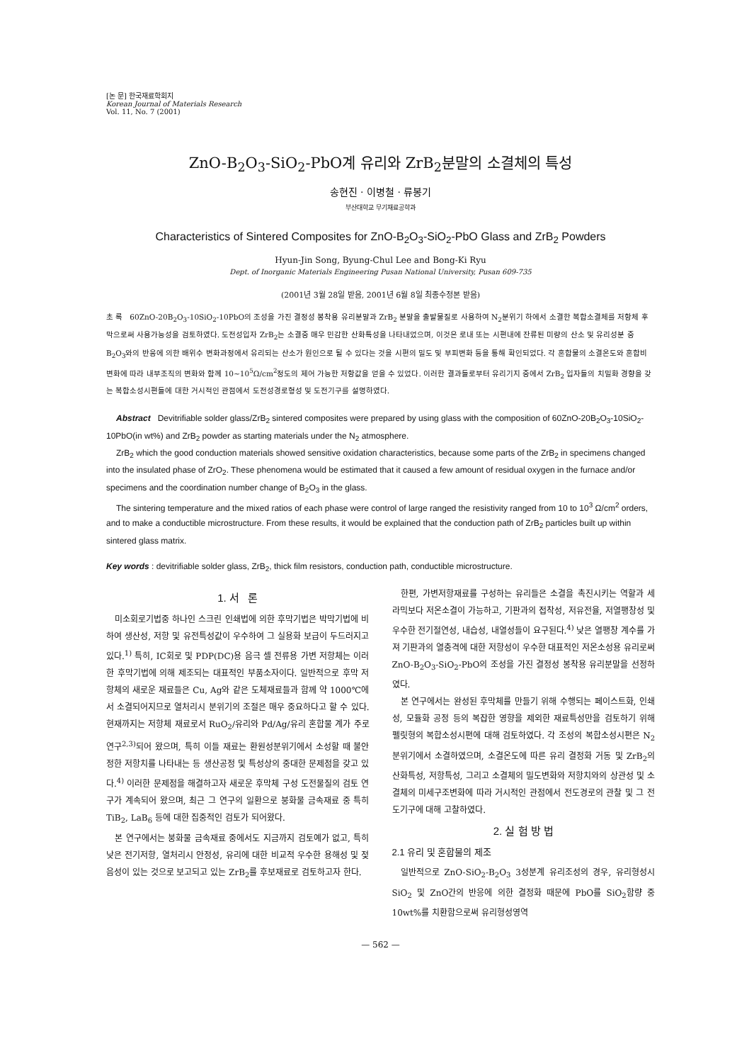[논 문] 한국재료학회지
Korean Journal of Materials Research
Vol. 11, No. 7 (2001)
ZnO-B<sub>2</sub>O<sub>3</sub>-SiO<sub>2</sub>-PbO계 유리와 ZrB<sub>2</sub>분말의 소결체의 특성
송현진 · 이병철 · 류봉기
부산대학교 무기재료공학과
Characteristics of Sintered Composites for ZnO-B<sub>2</sub>O<sub>3</sub>-SiO<sub>2</sub>-PbO Glass and ZrB<sub>2</sub> Powders
Hyun-Jin Song, Byung-Chul Lee and Bong-Ki Ryu
Dept. of Inorganic Materials Engineering Pusan National University, Pusan 609-735
(2001년 3월 28일 받음, 2001년 6월 8일 최종수정본 받음)
초 록 60ZnO-20B<sub>2</sub>O<sub>3</sub>-10SiO<sub>2</sub>-10PbO의 조성을 가진 결정성 봉착용 유리분말과 ZrB<sub>2</sub> 분말을 출발물질로 사용하여 N<sub>2</sub>분위기 하에서 소결한 복합소결체를 저항체 후막으로써 사용가능성을 검토하였다. 도전성입자 ZrB<sub>2</sub>는 소결중 매우 민감한 산화특성을 나타내었으며, 이것은 로내 또는 시편내에 잔류된 미량의 산소 및 유리성분 중 B<sub>2</sub>O<sub>3</sub>와의 반응에 의한 배위수 변화과정에서 유리되는 산소가 원인으로 될 수 있다는 것을 시편의 밀도 및 부피변화 등을 통해 확인되었다. 각 혼합물의 소결온도와 혼합비 변화에 따라 내부조직의 변화와 함께 10~10<sup>5</sup>Ω/cm<sup>2</sup>정도의 제어 가능한 저항값을 얻을 수 있었다. 이러한 결과들로부터 유리기지 중에서 ZrB<sub>2</sub> 입자들의 치밀화 경향을 갖는 복합소성시편들에 대한 거시적인 관점에서 도전성경로형성 및 도전기구를 설명하였다.
Abstract Devitrifiable solder glass/ZrB<sub>2</sub> sintered composites were prepared by using glass with the composition of 60ZnO-20B<sub>2</sub>O<sub>3</sub>-10SiO<sub>2</sub>-10PbO(in wt%) and ZrB<sub>2</sub> powder as starting materials under the N<sub>2</sub> atmosphere.
ZrB<sub>2</sub> which the good conduction materials showed sensitive oxidation characteristics, because some parts of the ZrB<sub>2</sub> in specimens changed into the insulated phase of ZrO<sub>2</sub>. These phenomena would be estimated that it caused a few amount of residual oxygen in the furnace and/or specimens and the coordination number change of B<sub>2</sub>O<sub>3</sub> in the glass.
The sintering temperature and the mixed ratios of each phase were control of large ranged the resistivity ranged from 10 to 10<sup>3</sup> Ω/cm<sup>2</sup> orders, and to make a conductible microstructure. From these results, it would be explained that the conduction path of ZrB<sub>2</sub> particles built up within sintered glass matrix.
Key words : devitrifiable solder glass, ZrB<sub>2</sub>, thick film resistors, conduction path, conductible microstructure.
1. 서 론
미소회로기법중 하나인 스크린 인쇄법에 의한 후막기법은 박막기법에 비하여 생산성, 저항 및 유전특성값이 우수하여 그 실용화 보급이 두드러지고 있다.<sup>1)</sup> 특히, IC회로 및 PDP(DC)용 음극 셀 전류용 가변 저항체는 이러한 후막기법에 의해 제조되는 대표적인 부품소자이다. 일반적으로 후막 저항체의 새로운 재료들은 Cu, Ag와 같은 도체재료들과 함께 약 1000℃에서 소결되어지므로 열처리시 분위기의 조절은 매우 중요하다고 할 수 있다. 현재까지는 저항체 재료로서 RuO<sub>2</sub>/유리와 Pd/Ag/유리 혼합물 계가 주로 연구<sup>2,3)</sup>되어 왔으며, 특히 이들 재료는 환원성분위기에서 소성할 때 불안정한 저항치를 나타내는 등 생산공정 및 특성상의 중대한 문제점을 갖고 있다.<sup>4)</sup> 이러한 문제점을 해결하고자 새로운 후막체 구성 도전물질의 검토 연구가 계속되어 왔으며, 최근 그 연구의 일환으로 붕화물 금속재료 중 특히 TiB<sub>2</sub>, LaB<sub>6</sub> 등에 대한 집중적인 검토가 되어왔다.
본 연구에서는 붕화물 금속재료 중에서도 지금까지 검토예가 없고, 특히 낮은 전기저항, 열처리시 안정성, 유리에 대한 비교적 우수한 용해성 및 젖음성이 있는 것으로 보고되고 있는 ZrB<sub>2</sub>를 후보재료로 검토하고자 한다.
한편, 가변저항재료를 구성하는 유리들은 소결을 촉진시키는 역할과 세라믹보다 저온소결이 가능하고, 기판과의 접착성, 저유전율, 저열팽창성 및 우수한 전기절연성, 내습성, 내열성들이 요구된다.<sup>4)</sup> 낮은 열팽창 계수를 가져 기판과의 열충격에 대한 저항성이 우수한 대표적인 저온소성용 유리로써 ZnO-B<sub>2</sub>O<sub>3</sub>-SiO<sub>2</sub>-PbO의 조성을 가진 결정성 봉착용 유리분말을 선정하였다.
본 연구에서는 완성된 후막체를 만들기 위해 수행되는 페이스트화, 인쇄성, 모듈화 공정 등의 복잡한 영향을 제외한 재료특성만을 검토하기 위해 펠릿형의 복합소성시편에 대해 검토하였다. 각 조성의 복합소성시편은 N<sub>2</sub>분위기에서 소결하였으며, 소결온도에 따른 유리 결정화 거동 및 ZrB<sub>2</sub>의 산화특성, 저항특성, 그리고 소결체의 밀도변화와 저항치와의 상관성 및 소결체의 미세구조변화에 따라 거시적인 관점에서 전도경로의 관찰 및 그 전도기구에 대해 고찰하였다.
2. 실 험 방 법
2.1 유리 및 혼합물의 제조
일반적으로 ZnO-SiO<sub>2</sub>-B<sub>2</sub>O<sub>3</sub> 3성분계 유리조성의 경우, 유리형성시 SiO<sub>2</sub> 및 ZnO간의 반응에 의한 결정화 때문에 PbO를 SiO<sub>2</sub>함량 중 10wt%를 치환함으로써 유리형성영역
— 562 —